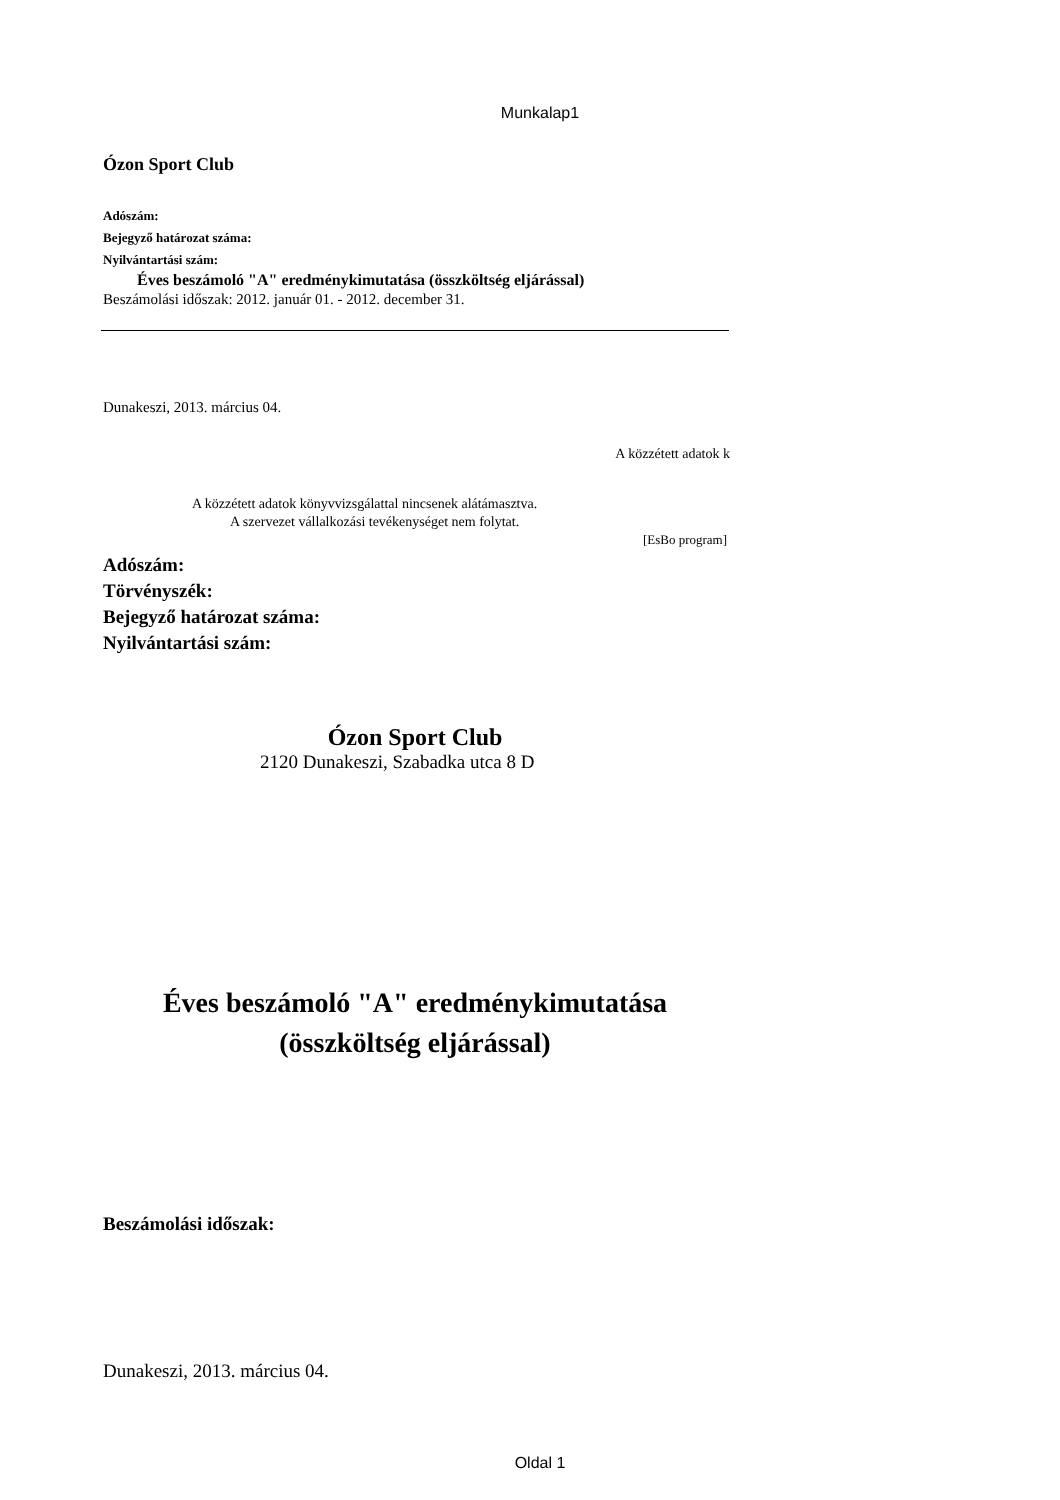Munkalap1
Ózon Sport Club
Adószám:
Bejegyző határozat száma:
Nyilvántartási szám:
Éves beszámoló "A" eredménykimutatása (összköltség eljárással)
Beszámolási időszak: 2012. január 01. - 2012. december 31.
Dunakeszi, 2013. március 04.
A közzétett adatok k
A közzétett adatok könyvvizsgálattal nincsenek alátámasztva.
A szervezet vállalkozási tevékenységet nem folytat.
[EsBo program]
Adószám:
Törvényszék:
Bejegyző határozat száma:
Nyilvántartási szám:
Ózon Sport Club
2120 Dunakeszi, Szabadka utca 8 D
Éves beszámoló "A" eredménykimutatása
(összköltség eljárással)
Beszámolási időszak:
Dunakeszi, 2013. március 04.
Oldal 1